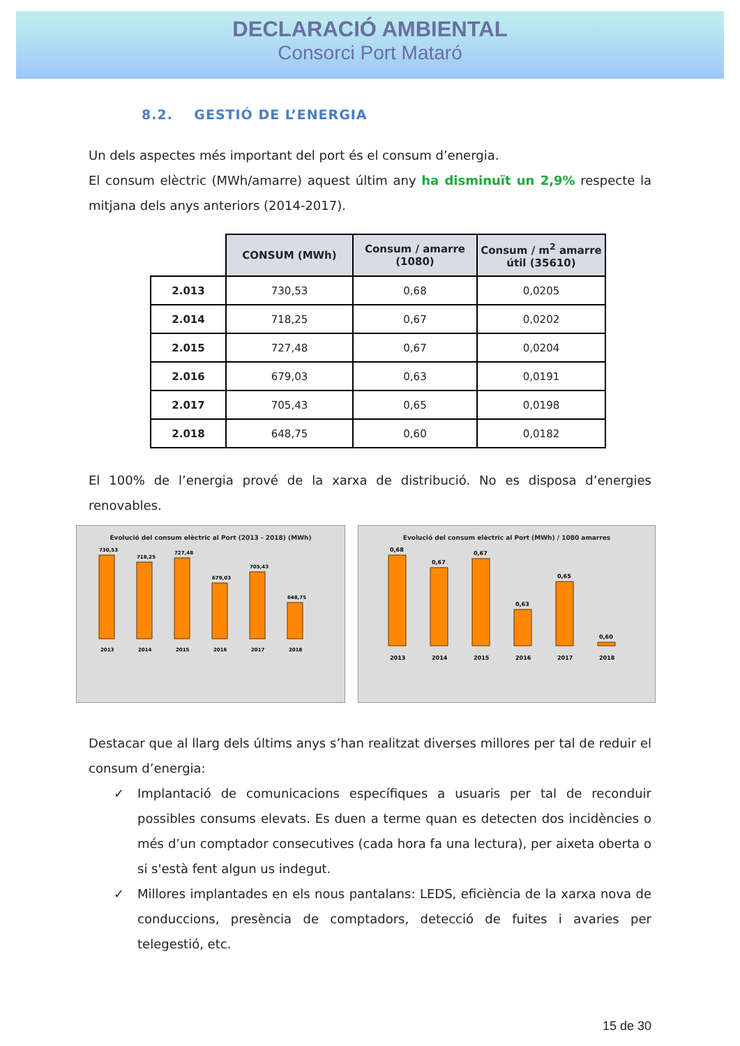DECLARACIÓ AMBIENTAL
Consorci Port Mataró
8.2. GESTIÓ DE L’ENERGIA
Un dels aspectes més important del port és el consum d’energia.
El consum elèctric (MWh/amarre) aquest últim any ha disminuït un 2,9% respecte la mitjana dels anys anteriors (2014-2017).
| | CONSUM (MWh) | Consum / amarre (1080) | Consum / m<sup>2</sup> amarre útil (35610) |
| --- | --- | --- | --- |
| 2.013 | 730,53 | 0,68 | 0,0205 |
| 2.014 | 718,25 | 0,67 | 0,0202 |
| 2.015 | 727,48 | 0,67 | 0,0204 |
| 2.016 | 679,03 | 0,63 | 0,0191 |
| 2.017 | 705,43 | 0,65 | 0,0198 |
| 2.018 | 648,75 | 0,60 | 0,0182 |
El 100% de l’energia prové de la xarxa de distribució. No es disposa d’energies renovables.
Evolució del consum elèctric al Port (2013 - 2018) (MWh)
730,53
718,25
727,48
679,03
705,43
648,75
2013
2014
2015
2016
2017
2018
Evolució del consum elèctric al Port (MWh) / 1080 amarres
0,68
0,67
0,67
0,63
0,65
0,60
2013
2014
2015
2016
2017
2018
Destacar que al llarg dels últims anys s’han realitzat diverses millores per tal de reduir el consum d’energia:
✓ Implantació de comunicacions específiques a usuaris per tal de reconduir possibles consums elevats. Es duen a terme quan es detecten dos incidències o més d’un comptador consecutives (cada hora fa una lectura), per aixeta oberta o si s'està fent algun us indegut.
✓ Millores implantades en els nous pantalans: LEDS, eficiència de la xarxa nova de conduccions, presència de comptadors, detecció de fuites i avaries per telegestió, etc.
15 de 30